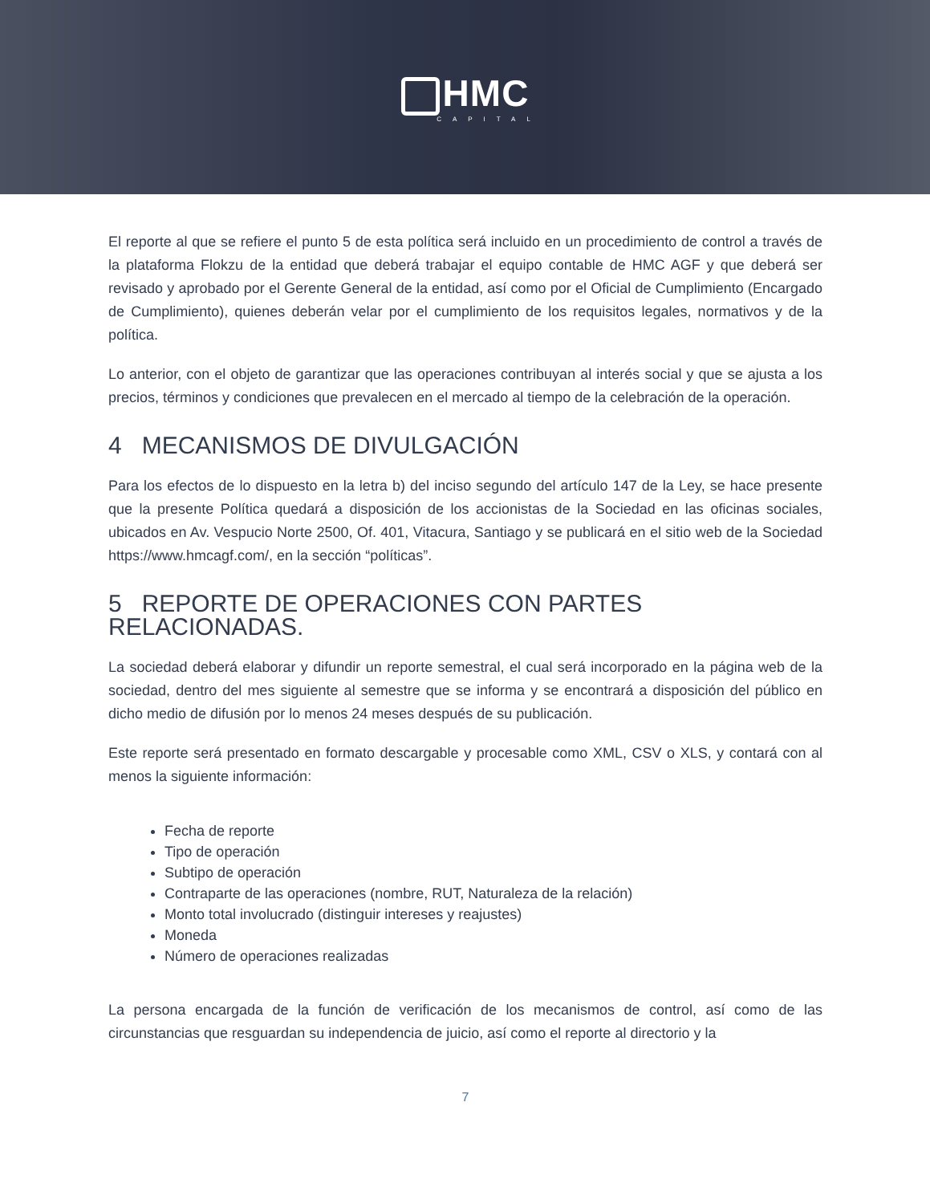HMC
CAPITAL
El reporte al que se refiere el punto 5 de esta política será incluido en un procedimiento de control a través de la plataforma Flokzu de la entidad que deberá trabajar el equipo contable de HMC AGF y que deberá ser revisado y aprobado por el Gerente General de la entidad, así como por el Oficial de Cumplimiento (Encargado de Cumplimiento), quienes deberán velar por el cumplimiento de los requisitos legales, normativos y de la política.
Lo anterior, con el objeto de garantizar que las operaciones contribuyan al interés social y que se ajusta a los precios, términos y condiciones que prevalecen en el mercado al tiempo de la celebración de la operación.
4 MECANISMOS DE DIVULGACIÓN
Para los efectos de lo dispuesto en la letra b) del inciso segundo del artículo 147 de la Ley, se hace presente que la presente Política quedará a disposición de los accionistas de la Sociedad en las oficinas sociales, ubicados en Av. Vespucio Norte 2500, Of. 401, Vitacura, Santiago y se publicará en el sitio web de la Sociedad https://www.hmcagf.com/, en la sección “políticas”.
5 REPORTE DE OPERACIONES CON PARTES RELACIONADAS.
La sociedad deberá elaborar y difundir un reporte semestral, el cual será incorporado en la página web de la sociedad, dentro del mes siguiente al semestre que se informa y se encontrará a disposición del público en dicho medio de difusión por lo menos 24 meses después de su publicación.
Este reporte será presentado en formato descargable y procesable como XML, CSV o XLS, y contará con al menos la siguiente información:
Fecha de reporte
Tipo de operación
Subtipo de operación
Contraparte de las operaciones (nombre, RUT, Naturaleza de la relación)
Monto total involucrado (distinguir intereses y reajustes)
Moneda
Número de operaciones realizadas
La persona encargada de la función de verificación de los mecanismos de control, así como de las circunstancias que resguardan su independencia de juicio, así como el reporte al directorio y la
7